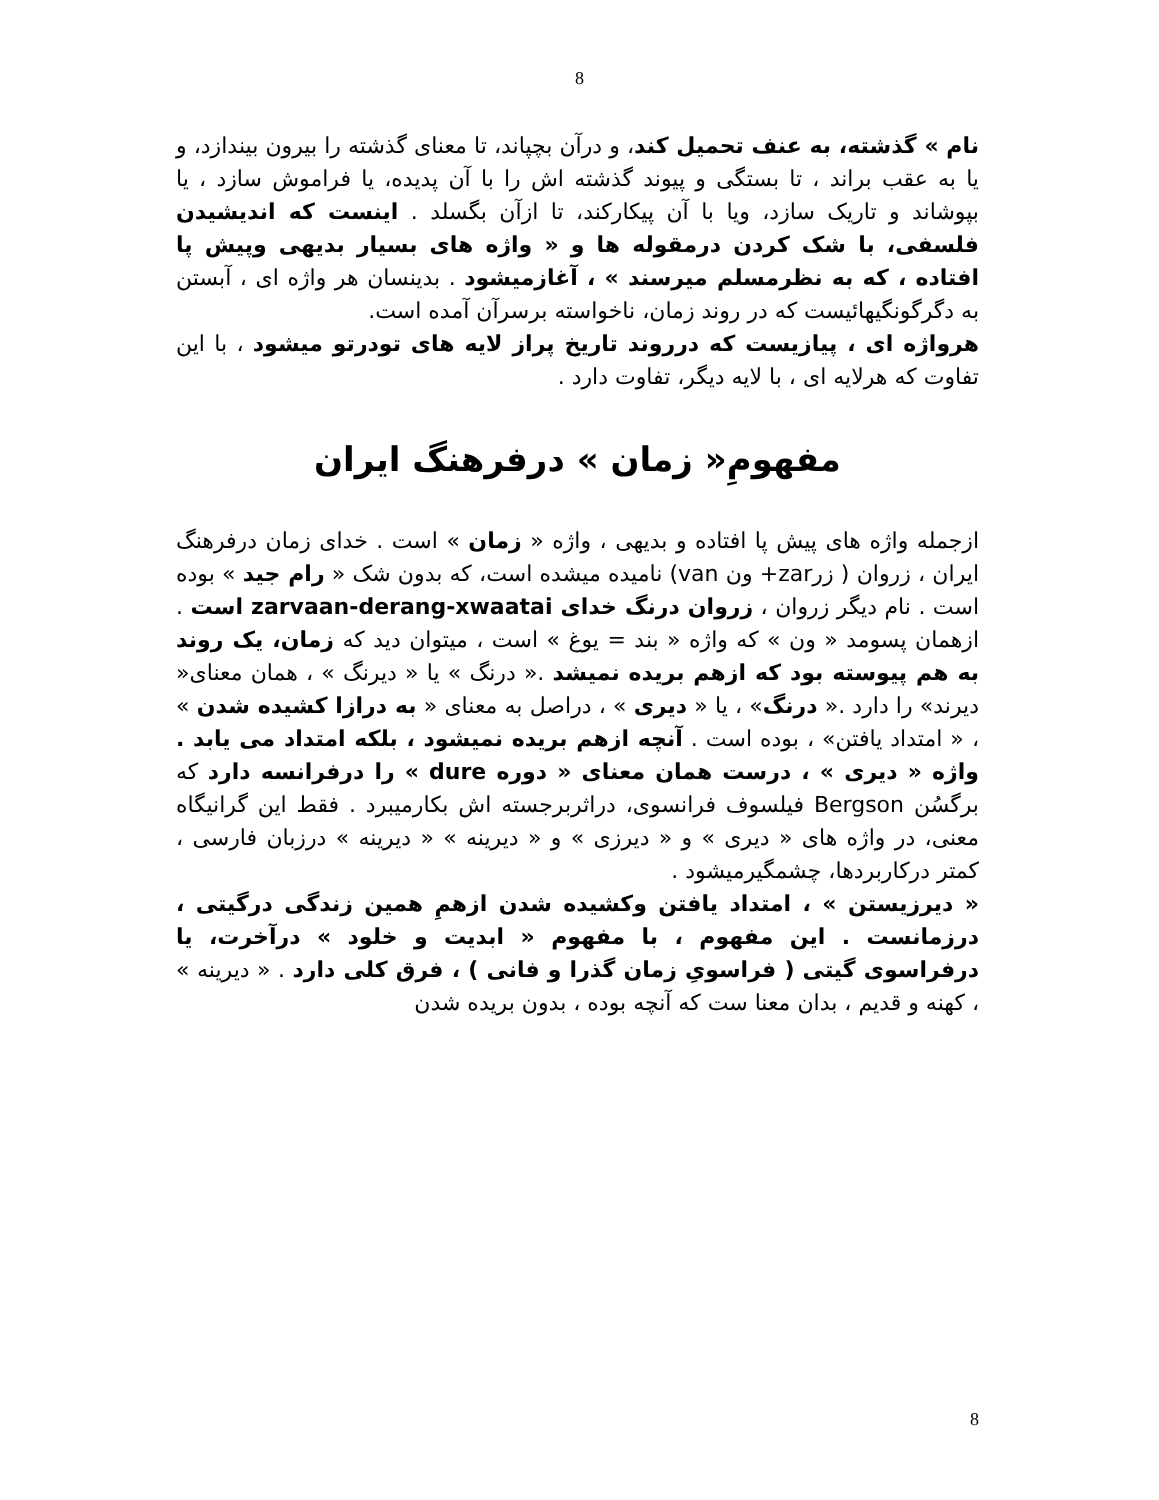8
نام » گذشته، به عنف تحمیل کند، و درآن بچپاند، تا معنای گذشته را بیرون بیندازد، و یا به عقب براند ، تا بستگی و پیوند گذشته اش را با آن پدیده، یا فراموش سازد ، یا بپوشاند و تاریک سازد، ویا با آن پیکارکند، تا ازآن بگسلد . اینست که اندیشیدن فلسفی، با شک کردن درمقوله ها و « واژه های بسیار بدیهی وپیش پا افتاده ، که به نظرمسلم میرسند » ، آغازمیشود . بدینسان هر واژه ای ، آبستن به دگرگونگیهائیست که در روند زمان، ناخواسته برسرآن آمده است.
هرواژه ای ، پیازیست که درروند تاریخ پراز لایه های تودرتو میشود ، با این تفاوت که هرلایه ای ، با لایه دیگر، تفاوت دارد .
مفهومِ« زمان » درفرهنگ ایران
ازجمله واژه های پیش پا افتاده و بدیهی ، واژه « زمان » است . خدای زمان درفرهنگ ایران ، زروان ( زرzar+ ون van) نامیده میشده است، که بدون شک « رام جید » بوده است . نام دیگر زروان ، زروان درنگ خدای zarvaan-derang-xwaatai است . ازهمان پسومد « ون » که واژه « بند = یوغ » است ، میتوان دید که زمان، یک روند به هم پیوسته بود که ازهم بریده نمیشد .« درنگ » یا « دیرنگ » ، همان معنای« دیرند» را دارد .« درنگ» ، یا « دیری » ، دراصل به معنای « به درازا کشیده شدن » ، « امتداد یافتن» ، بوده است . آنچه ازهم بریده نمیشود ، بلکه امتداد می یابد . واژه « دیری » ، درست همان معنای « دوره dure » را درفرانسه دارد که برگسُن Bergson فیلسوف فرانسوی، دراثربرجسته اش بکارمیبرد . فقط این گرانیگاه معنی، در واژه های « دیری » و « دیرزی » و « دیرینه » « دیرینه » درزبان فارسی ، کمتر درکاربردها، چشمگیرمیشود .
« دیرزیستن » ، امتداد یافتن وکشیده شدن ازهمِ همین زندگی درگیتی ، درزمانست . این مفهوم ، با مفهوم « ابدیت و خلود » درآخرت، یا درفراسوی گیتی ( فراسویِ زمان گذرا و فانی ) ، فرق کلی دارد . « دیرینه » ، کهنه و قدیم ، بدان معنا ست که آنچه بوده ، بدون بریده شدن
8